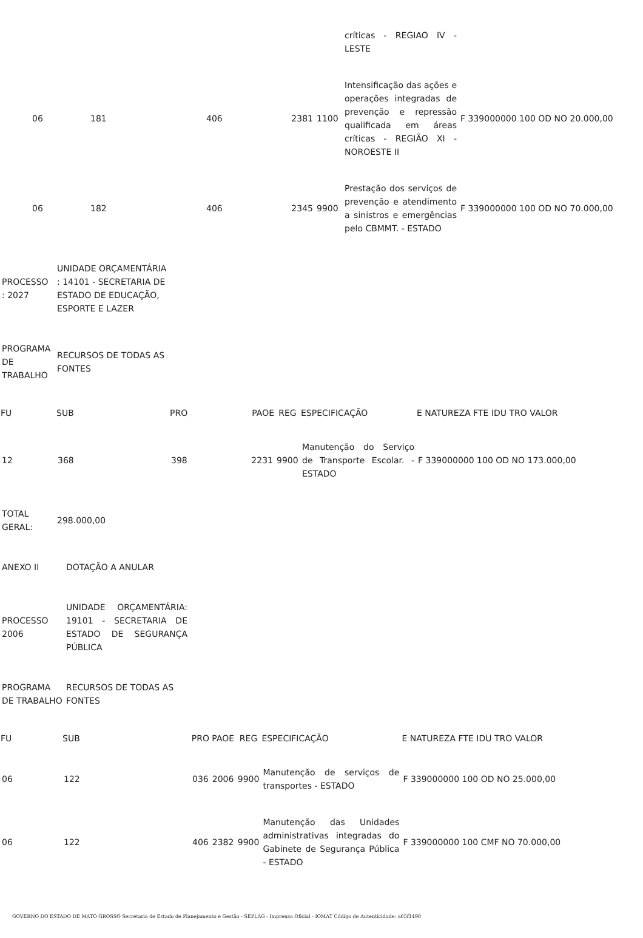| | | | | | críticas - REGIAO IV - LESTE | |
| 06 | 181 | 406 | 2381 | 1100 | Intensificação das ações e operações integradas de prevenção e repressão qualificada em áreas críticas - REGIÃO XI - NOROESTE II | F 339000000 100 OD NO 20.000,00 |
| 06 | 182 | 406 | 2345 | 9900 | Prestação dos serviços de prevenção e atendimento a sinistros e emergências pelo CBMMT. - ESTADO | F 339000000 100 OD NO 70.000,00 |
| PROCESSO : 2027 | UNIDADE ORÇAMENTÁRIA : 14101 - SECRETARIA DE ESTADO DE EDUCAÇÃO, ESPORTE E LAZER |
| PROGRAMA DE TRABALHO | RECURSOS DE TODAS AS FONTES |
| FU | SUB | PRO | PAOE | REG | ESPECIFICAÇÃO | E NATUREZA FTE IDU TRO VALOR |
| --- | --- | --- | --- | --- | --- | --- |
| 12 | 368 | 398 | 2231 | 9900 | Manutenção do Serviço de Transporte Escolar. - ESTADO | F 339000000 100 OD NO 173.000,00 |
| TOTAL GERAL: | 298.000,00 |
| ANEXO II | DOTAÇÃO A ANULAR |
| PROCESSO 2006 | UNIDADE ORÇAMENTÁRIA: 19101 - SECRETARIA DE ESTADO DE SEGURANÇA PÚBLICA |
| PROGRAMA DE TRABALHO | RECURSOS DE TODAS AS FONTES |
| FU | SUB | PRO | PAOE | REG | ESPECIFICAÇÃO | E NATUREZA FTE IDU TRO VALOR |
| --- | --- | --- | --- | --- | --- | --- |
| 06 | 122 | 036 | 2006 | 9900 | Manutenção de serviços de transportes - ESTADO | F 339000000 100 OD NO 25.000,00 |
| 06 | 122 | 406 | 2382 | 9900 | Manutenção das Unidades administrativas integradas do Gabinete de Segurança Pública - ESTADO | F 339000000 100 CMF NO 70.000,00 |
GOVERNO DO ESTADO DE MATO GROSSO Secretaria de Estado de Planejamento e Gestão - SEPLAG - Imprensa Oficial - IOMAT Código de Autenticidade: a65f1498